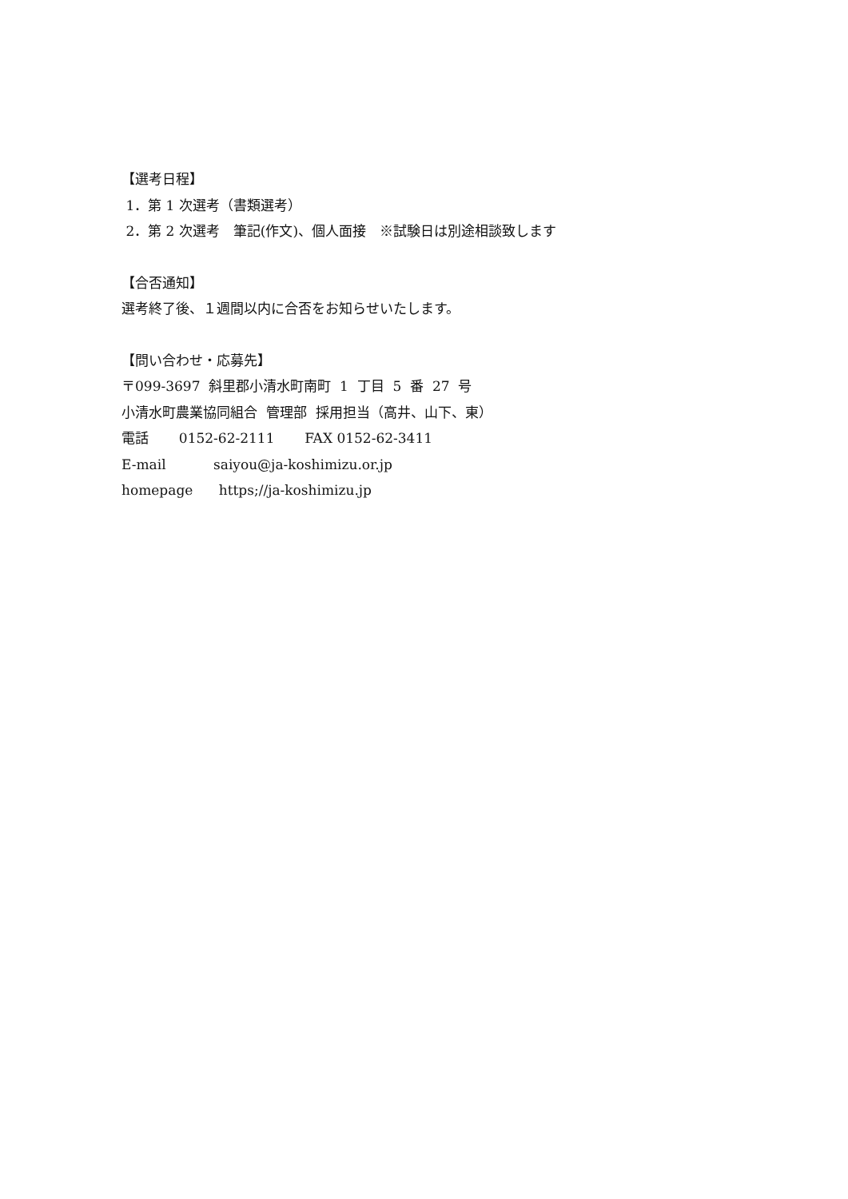【選考日程】
1．第 1 次選考（書類選考）
2．第 2 次選考　筆記(作文)、個人面接　※試験日は別途相談致します
【合否通知】
選考終了後、１週間以内に合否をお知らせいたします。
【問い合わせ・応募先】
〒099-3697 斜里郡小清水町南町 1 丁目 5 番 27 号
小清水町農業協同組合 管理部 採用担当（高井、山下、東）
電話 0152-62-2111 FAX 0152-62-3411
E-mail saiyou@ja-koshimizu.or.jp
homepage https;//ja-koshimizu.jp